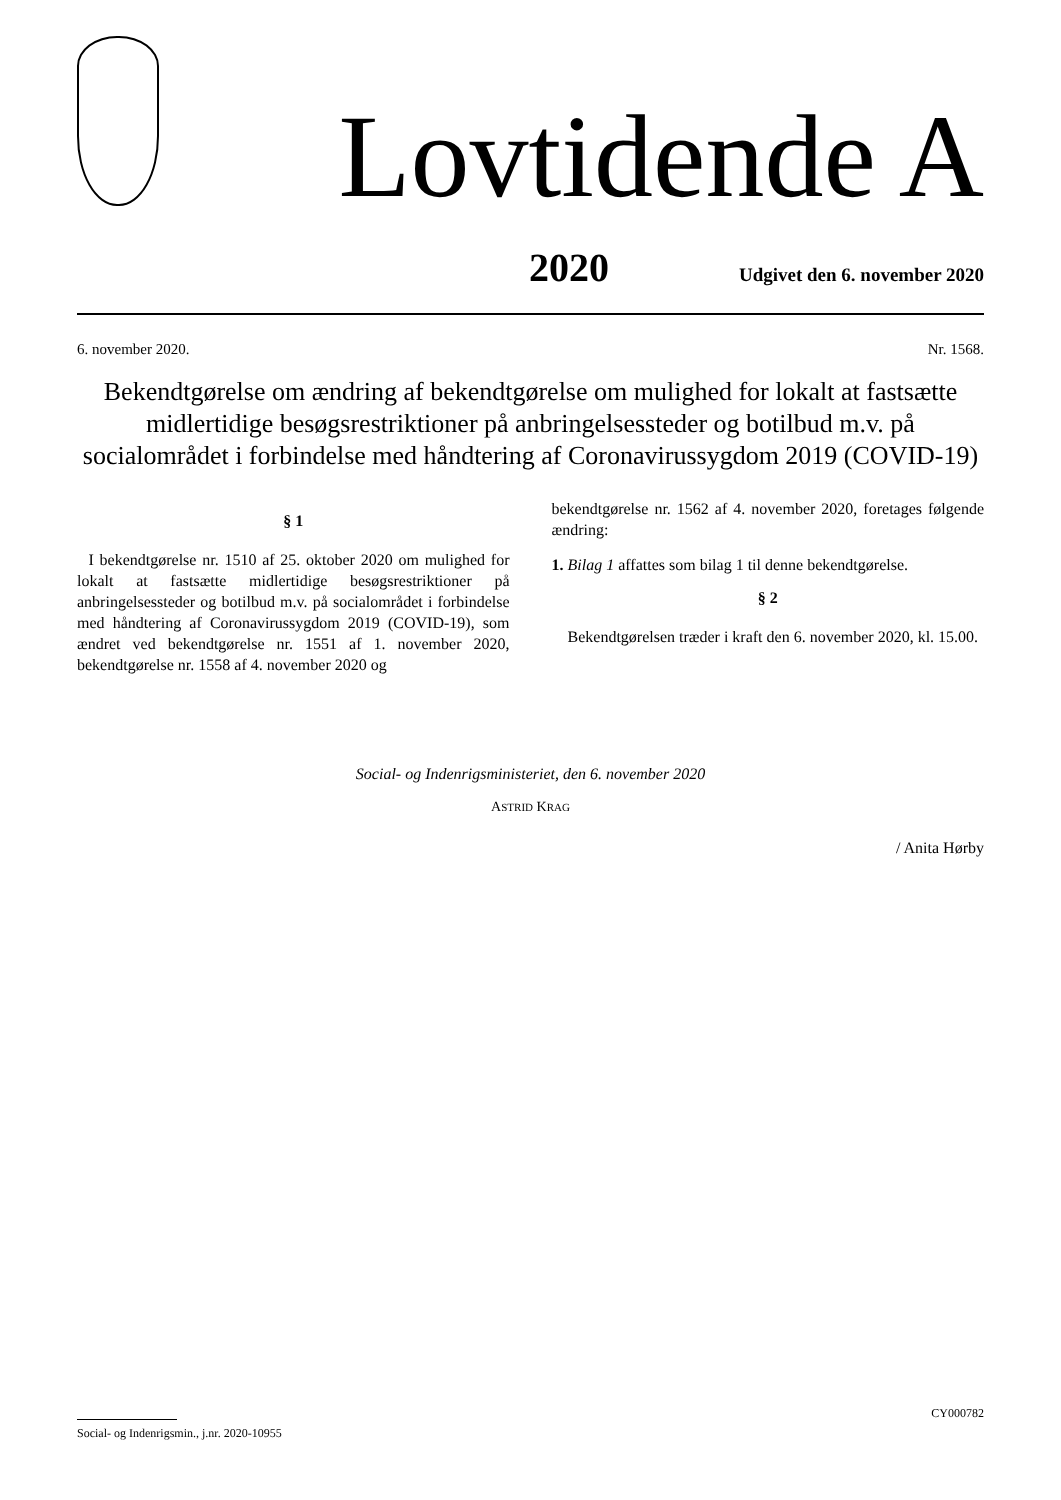Lovtidende A
2020 Udgivet den 6. november 2020
6. november 2020. Nr. 1568.
Bekendtgørelse om ændring af bekendtgørelse om mulighed for lokalt at fastsætte midlertidige besøgsrestriktioner på anbringelsessteder og botilbud m.v. på socialområdet i forbindelse med håndtering af Coronavirussygdom 2019 (COVID-19)
§ 1
I bekendtgørelse nr. 1510 af 25. oktober 2020 om mulighed for lokalt at fastsætte midlertidige besøgsrestriktioner på anbringelsessteder og botilbud m.v. på socialområdet i forbindelse med håndtering af Coronavirussygdom 2019 (COVID-19), som ændret ved bekendtgørelse nr. 1551 af 1. november 2020, bekendtgørelse nr. 1558 af 4. november 2020 og
bekendtgørelse nr. 1562 af 4. november 2020, foretages følgende ændring:
1. Bilag 1 affattes som bilag 1 til denne bekendtgørelse.
§ 2
Bekendtgørelsen træder i kraft den 6. november 2020, kl. 15.00.
Social- og Indenrigsministeriet, den 6. november 2020
ASTRID KRAG
/ Anita Hørby
CY000782
Social- og Indenrigsmin., j.nr. 2020-10955